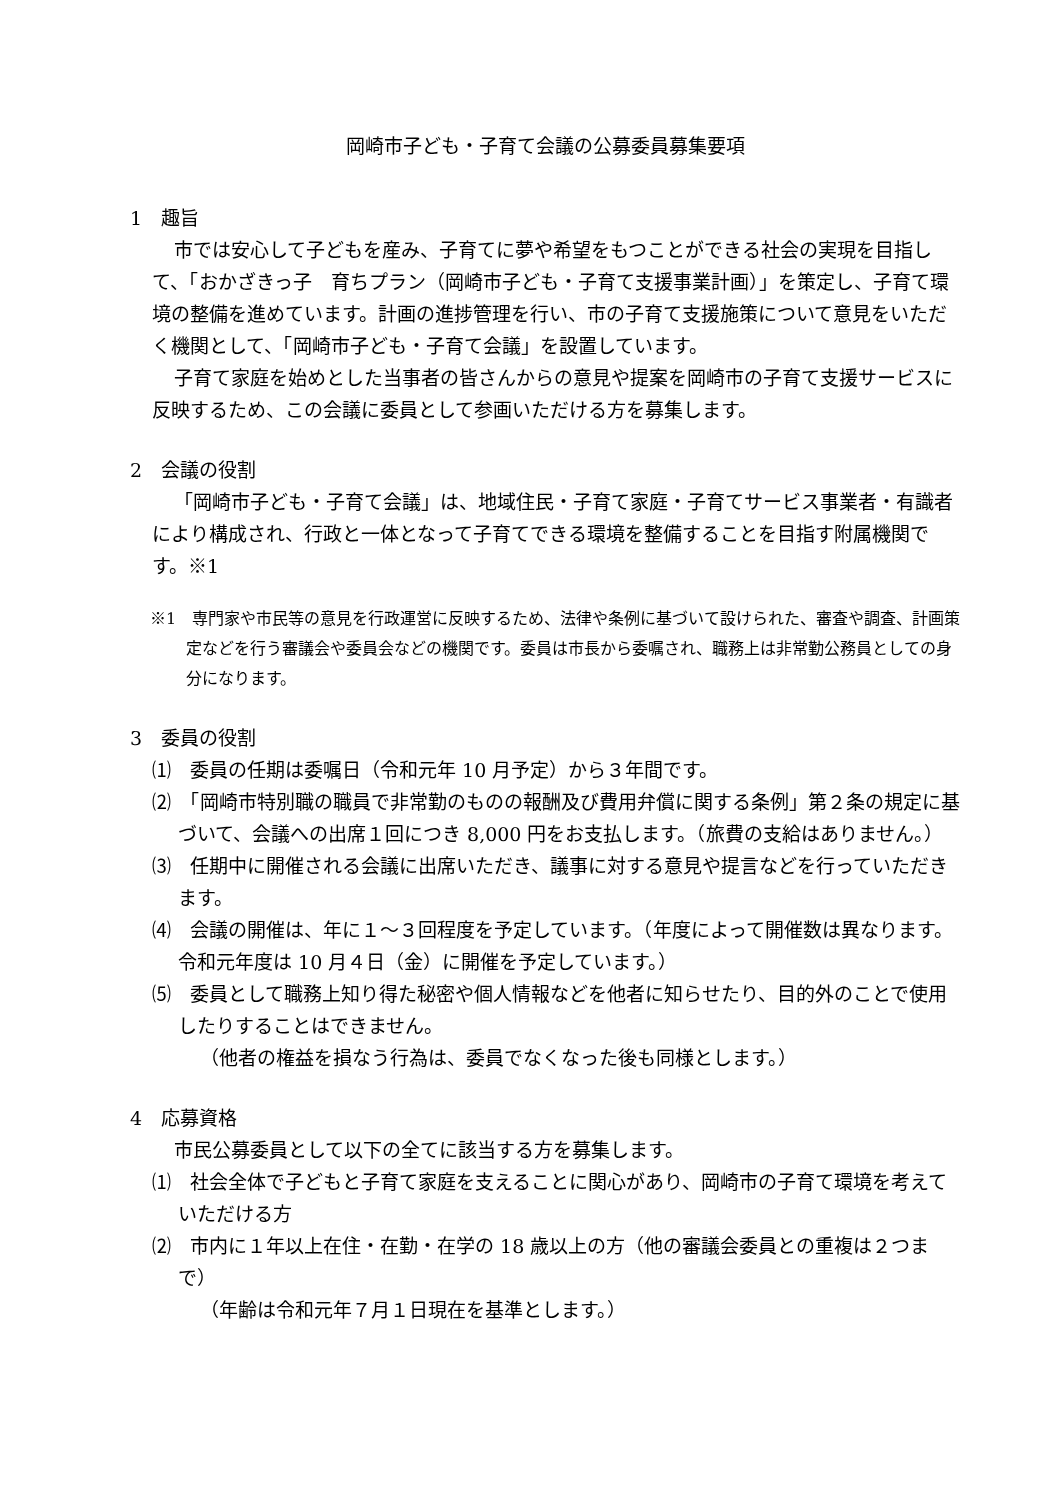岡崎市子ども・子育て会議の公募委員募集要項
1　趣旨
市では安心して子どもを産み、子育てに夢や希望をもつことができる社会の実現を目指して、「おかざきっ子　育ちプラン（岡崎市子ども・子育て支援事業計画）」を策定し、子育て環境の整備を進めています。計画の進捗管理を行い、市の子育て支援施策について意見をいただく機関として、「岡崎市子ども・子育て会議」を設置しています。
子育て家庭を始めとした当事者の皆さんからの意見や提案を岡崎市の子育て支援サービスに反映するため、この会議に委員として参画いただける方を募集します。
2　会議の役割
「岡崎市子ども・子育て会議」は、地域住民・子育て家庭・子育てサービス事業者・有識者により構成され、行政と一体となって子育てできる環境を整備することを目指す附属機関です。※1
※1　専門家や市民等の意見を行政運営に反映するため、法律や条例に基づいて設けられた、審査や調査、計画策定などを行う審議会や委員会などの機関です。委員は市長から委嘱され、職務上は非常勤公務員としての身分になります。
3　委員の役割
⑴　委員の任期は委嘱日（令和元年 10 月予定）から３年間です。
⑵　「岡崎市特別職の職員で非常勤のものの報酬及び費用弁償に関する条例」第２条の規定に基づいて、会議への出席１回につき 8,000 円をお支払します。（旅費の支給はありません。）
⑶　任期中に開催される会議に出席いただき、議事に対する意見や提言などを行っていただきます。
⑷　会議の開催は、年に１～３回程度を予定しています。（年度によって開催数は異なります。令和元年度は 10 月４日（金）に開催を予定しています。）
⑸　委員として職務上知り得た秘密や個人情報などを他者に知らせたり、目的外のことで使用したりすることはできません。
（他者の権益を損なう行為は、委員でなくなった後も同様とします。）
4　応募資格
市民公募委員として以下の全てに該当する方を募集します。
⑴　社会全体で子どもと子育て家庭を支えることに関心があり、岡崎市の子育て環境を考えていただける方
⑵　市内に１年以上在住・在勤・在学の 18 歳以上の方（他の審議会委員との重複は２つまで）
（年齢は令和元年７月１日現在を基準とします。）